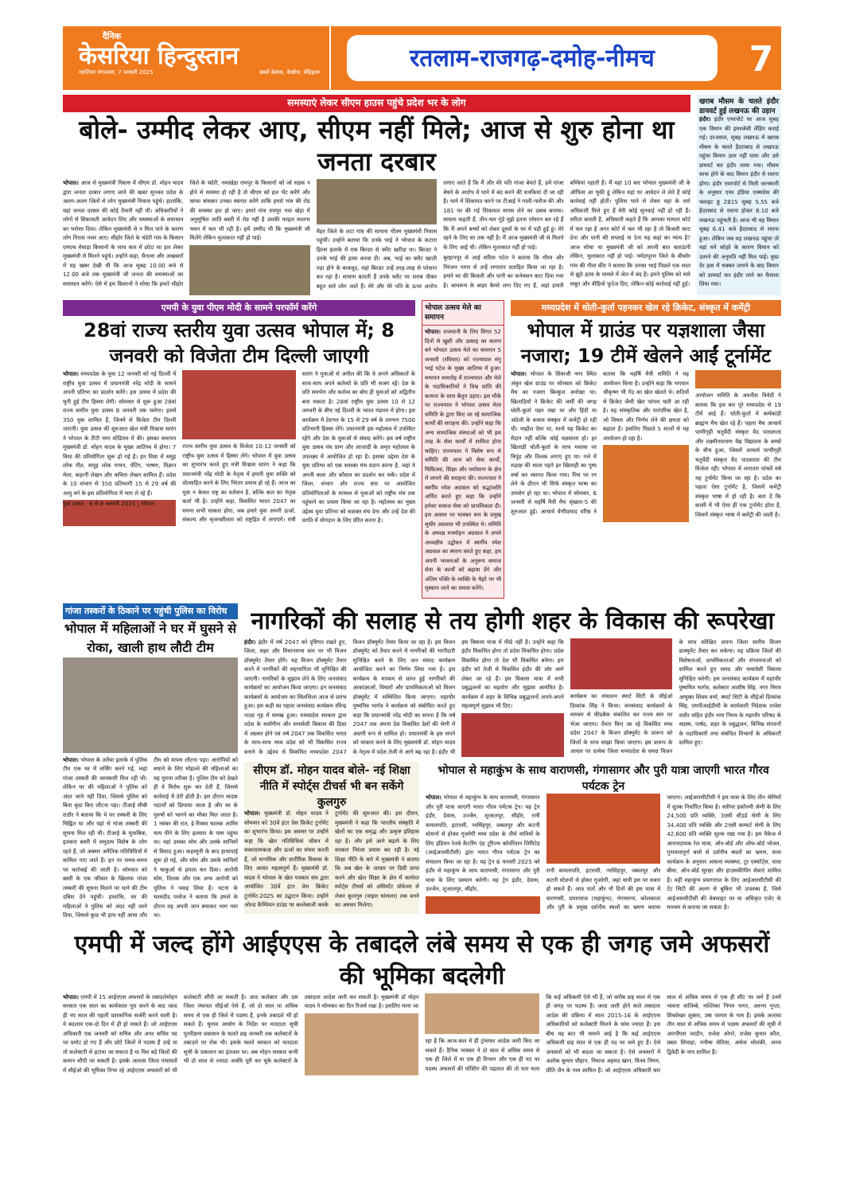दैनिक
केसरिया हिन्दुस्तान
ग्वालियर मंगलवार, 7 जनवरी 2025 खबरें बेबाक, बेखौफ, बेहिझक
रतलाम-राजगढ़-दमोह-नीमच
7
समस्याएं लेकर सीएम हाउस पहुंचे प्रदेश भर के लोग
बोले- उम्मीद लेकर आए, सीएम नहीं मिले; आज से शुरु होना था जनता दरबार
भोपाल। आज से मुख्यमंत्री निवास में सीएम डॉ. मोहन यादव द्वारा जनता दरबार लगाए जाने की खबर सुनकर प्रदेश के अलग-अलग जिलों से लोग मुख्यमंत्री निवास पहुंचे। हालांकि, यहां जनता दरबार की कोई तैयारी नहीं थी। अधिकारियों ने लोगों से शिकायती आवेदन लिए और समस्याओं के समाधान का भरोसा दिया। लेकिन मुख्यमंत्री से न मिल पाने के कारण लोग निराश नजर आए। सीहोर जिले के चंदेरी गांव के किसान एमएस मेवाड़ा किसानों के साथ कार में छोटा सा हल लेकर मुख्यमंत्री से मिलने पहुंचे। उन्होंने कहा, चैनल्स और अखबारों में यह खबर देखी थी कि आज सुबह 10.00 बजे से 12.00 बजे तक मुख्यमंत्री जी जनता की समस्याओं का समाधान करेंगे। ऐसे में हम किसानों ने सोचा कि हमारे सीहोर जिले के चंदेरी, नयाखेड़ा रामपुर के किसानों को जो सड़क न होने से समस्या हो रही है तो सीएम को हल भेंट करेंगे और साफा बांधकर उनका स्वागत करेंगे ताकि हमारे गांव की रोड की समस्या हल हो जाए। हमारे गांव रायपुर नया खेड़ा में अनुसूचित जाति बस्ती में रोड नहीं है उसकी फाइल वल्लभ भवन में चल भी रही है। हमें उम्मीद थी कि मुख्यमंत्री जी मिलेंगे लेकिन मुलाकात नहीं हो पाई।
मैहर जिले के लटा गांव की साधना गौतम मुख्यमंत्री निवास पहुंचीं। उन्होंने बताया कि उनके भाई ने भोपाल के कटारा हिल्स इलाके में एक बिल्डर से फ्लैट खरीदा था। बिल्डर ने उनके भाई की हत्या करवा दी। अब, भाई का फ्लैट खाली पड़ा होने के बावजूद, वहां बिल्डर उन्हें तरह-तरह से परेशान कर रहा है। साधना बताती हैं उनके फ्लैट पर शराब पीकर बहुत सारे लोग आते हैं। मेरे और मेरे पति के ऊपर आरोप लगाए जाते हैं कि मैं और मेरे पति गांजा बेचते हैं, हमें गांजा बेचने के आरोप में थाने में बंद करने की धमकियां दी जा रही है। थाने में शिकायत करने पर टीआई ने गाली-गलौज की और 181 पर की गई शिकायत वापस लेने का दबाव बनाया। साधना कहती हैं, तीन-चार गुंडे मुझे इतना परेशान कर रहे हैं कि मैं अपने बच्चों को लेकर दूसरों के घर में पड़ी हुई हूं। मेरे रहने के लिए घर तक नहीं है। मैं आज मुख्यमंत्री जी से मिलने के लिए आई थी। लेकिन मुलाकात नहीं हो पाई।
बुरहानपुर से आई सरिता पटेल ने बताया कि गौरव और निरंजन नागर से उन्हें लगातार प्रताड़ित किया जा रहा है। हमारे घर की बिजली और पानी का कनेक्शन काट दिया गया है। बाथरूम के बाहर कैमरे लगा दिए गए हैं, जहां हमारी बच्चियां नहाती हैं। मैं यहां 10 बार भोपाल मुख्यमंत्री जी के ऑफिस आ चुकी हूं लेकिन यहां पर आवेदन ले लेते हैं कोई कार्रवाई नहीं होती। पुलिस थाने से लेकर वहां के सारे अधिकारी मिले हुए हैं मेरी कोई सुनवाई नहीं हो रही हैं। सरिता बताती है, अधिकारी कहते हैं कि आपका मामला कोर्ट में चल रहा है अगर कोर्ट में चल भी रहा है तो बिजली काट देना और पानी की सप्लाई ना देना यह कहां का न्याय है? आज सोचा था मुख्यमंत्री जी को अपनी बात बताऊंगी लेकिन, मुलाकात नहीं हो पाई। नर्मदापुरम जिले के बीकोर गांव की गीता कीर ने बताया कि उनका भाई पिछले एक साल से झूठे हत्या के मामले में जेल में बंद है। हमने पुलिस को सारे सबूत और वीडियो फुटेज दिए, लेकिन कोई कार्रवाई नहीं हुई।
खराब मौसम के चलते इंदौर डायवर्ट हुई लखनऊ की उड़ान
इंदौर। इंदौर एयरपोर्ट पर आज सुबह एक विमान की इमरजेंसी लैंडिंग कराई गई। दरअसल, सुबह लखनऊ में खराब मौसम के चलते हैदराबाद से लखनऊ पहुंचा विमान उतर नहीं पाया और उसे डायवर्ट कर इंदौर लाया गया। मौसम साफ होने के बाद विमान इंदौर से रवाना होगा। इंदौर एयरपोर्ट से मिली जानकारी के अनुसार एयर इंडिया एक्सप्रेस की फ्लाइट ढ्ढ 2815 सुबह 5.55 बजे हैदराबाद से रवाना होकर 8.10 बजे लखनऊ पहुंचती है। आज भी यह विमान सुबह 6.41 बजे हैदराबाद से रवाना हुआ। लेकिन जब यह लखनऊ पहुंचा तो वहां घने कोहरे के कारण विमान को उतरने की अनुमति नहीं मिल पाई। कुछ देर हवा में चक्कर लगाने के बाद विमान को डायवर्ट कर इंदौर लाने का फैसला लिया गया।
एमपी के युवा पीएम मोदी के सामने परफॉर्म करेंगे
28वां राज्य स्तरीय युवा उत्सव भोपाल में; 8 जनवरी को विजेता टीम दिल्ली जाएगी
भोपाल। मध्यप्रदेश के युवा 12 जनवरी को नई दिल्ली में राष्ट्रीय युवा उत्सव में प्रधानमंत्री नरेंद्र मोदी के सामने अपनी प्रतिभा का प्रदर्शन करेंगे। इस उत्सव में प्रदेश की चुनी हुई टीम हिस्सा लेगी। सोमवार से शुरू हुआ 28वां राज्य स्तरीय युवा उत्सव 8 जनवरी तक चलेगा। इसमें 350 युवा शामिल हैं, जिनमें से विजेता टीम दिल्ली जाएगी। युवा उत्सव की शुरुआत खेल मंत्री विश्वास सारंग ने भोपाल के टीटी नगर स्टेडियम में की। इसका समापन मुख्यमंत्री डॉ. मोहन यादव के मुख्य आतिथ्य में होगा। 7 विधा की प्रतियोगिता शुरू हो गई है। इन विधा में समूह लोक गीत, समूह लोक गायन, पेंटिंग, भाषण, विज्ञान मेला, कहानी लेखन और कविता लेखन शामिल हैं। प्रदेश के 10 संभाग से 350 प्रतिभागी 15 से 29 वर्ष की आयु वर्ग के इस प्रतियोगिता में भाग ले रहे हैं।
युवा उत्सव · 6 से 8 जनवरी 2025 | भोपाल
राज्य स्तरीय युवा उत्सव के विजेता 10-12 जनवरी को राष्ट्रीय युवा उत्सव में हिस्सा लेंगे। भोपाल में युवा उत्सव का शुभारंभ करते हुए मंत्री विश्वास सारंग ने कहा कि प्रधानमंत्री नरेंद्र मोदी के नेतृत्व में हमारी युवा शक्ति को प्रोत्साहित करने के लिए निरंतर प्रयास हो रहे हैं। आज का युवा न केवल राष्ट्र का वर्तमान है, बल्कि कल का नेतृत्व कर्ता भी है। उन्होंने कहा, विकसित भारत 2047 का सपना सभी साकार होगा, जब हमारे युवा अपनी ऊर्जा, संकल्प और सृजनशीलता को राष्ट्रहित में लगाएंगे। मंत्री सारंग ने युवाओं से अपील की कि वे अपने अधिकारों के साथ-साथ अपने कर्तव्यों के प्रति भी सजग रहें। देश के प्रति समर्पण और कर्तव्य का बोध ही युवाओं को अद्वितीय बना सकता है। 28वां राष्ट्रीय युवा उत्सव 10 से 12 जनवरी के बीच नई दिल्ली के भारत मंडपम में होगा। इस कार्यक्रम में देशभर के 15 से 29 वर्ष के लगभग 7500 प्रतिभागी हिस्सा लेंगे। प्रधानमंत्री इस महोत्सव में उपस्थित रहेंगे और देश के युवाओं से संवाद करेंगे। इस वर्ष राष्ट्रीय युवा उत्सव पंच प्राण और आजादी के अमृत महोत्सव के उपलक्ष्य में आयोजित हो रहा है। इसका उद्देश्य देश के युवा प्रतिभा को एक सशक्त मंच प्रदान करना है, जहां वे अपनी कला और कौशल का प्रदर्शन कर सकें। प्रदेश में जिला, संभाग और राज्य स्तर पर आयोजित प्रतियोगिताओं के माध्यम से युवाओं को राष्ट्रीय मंच तक पहुंचाने का प्रयास किया जा रहा है। महोत्सव का मुख्य उद्देश्य युवा प्रतिभा को सशक्त मंच देना और उन्हें देश की प्रगति में योगदान के लिए प्रेरित करना है।
भोपाल उत्सव मेले का समापन
भोपाल। राजधानी के लिए विगत 52 दिनों से खुशी और उत्साह का कारण बने भोपाल उत्सव मेले का समापन 5 जनवरी (रविवार) को राज्यपाल मंगु भाई पटेल के मुख्य आतिथ्य में हुआ। समापन समारोह में राज्यपाल और मेले के पदाधिकारियों ने विश्व शांति की कामना के साथ बैलून उड़ाए। इस मौके पर राज्यपाल ने भोपाल उत्सव मेला समिति के द्वारा किए जा रहे सामाजिक कार्यों की सराहना की। उन्होंने कहा कि अन्य सामाजिक संस्थाओं को भी इस तरह के सेवा कार्यों में शामिल होना चाहिए। राज्यपाल ने विशेष रूप से समिति की आय को सेवा कार्यों, चिकित्सा, शिक्षा और पर्यावरण के क्षेत्र में लगाने की सराहना की। राज्यपाल ने स्वर्गीय रमेश अग्रवाल को श्रद्धांजलि अर्पित करते हुए कहा कि उन्होंने हमेशा समाज सेवा को प्राथमिकता दी। इस अवसर पर भास्कर रूप के प्रमुख सुधीर अग्रवाल भी उपस्थित थे। समिति के अध्यक्ष मनमोहन अग्रवाल ने अपने अध्यक्षीय उद्बोधन में स्वर्गीय रमेश अग्रवाल का स्मरण करते हुए कहा, हम अपनी भावनाओं के अनुरूप समाज सेवा के कार्यों को बढ़ावा देंगे और अंतिम पंक्ति के व्यक्ति के चेहरे पर भी मुस्कान लाने का प्रयास करेंगे।
मध्यप्रदेश में धोती-कुर्ता पहनकर खेल रहे क्रिकेट, संस्कृत में कमेंट्री
भोपाल में ग्राउंड पर यज्ञशाला जैसा नजारा; 19 टीमें खेलने आईं टूर्नामेंट
भोपाल। भोपाल के शिवाजी नगर स्थित अंकुर खेल ग्राउंड पर सोमवार को क्रिकेट मैच का नजारा बिल्कुल अनोखा था। खिलाड़ियों ने क्रिकेट की जर्सी की जगह धोती-कुर्ता पहन रखा था और हिंदी या अंग्रेजी के बजाय संस्कृत में कमेंट्री हो रही थी। माहौल ऐसा था, मानो यह क्रिकेट का मैदान नहीं बल्कि कोई यज्ञशाला हो। हर खिलाड़ी धोती-कुर्ता के साथ मस्तक पर त्रिपुंड और तिलक लगाए हुए था। गले में रुद्राक्ष की माला पहने हर खिलाड़ी का पुष्प वर्षा कर स्वागत किया गया। पिच पर रन लेने के दौरान भी सिर्फ संस्कृत भाषा का उपयोग हो रहा था। भोपाल में सोमवार, 6 जनवरी से महर्षि मैत्री मैच श्रृंखला-5 की शुरुआत हुई। आचार्य वेणीप्रसाद वरिष्ठ ने बताया कि महर्षि मैत्री समिति ने यह आयोजन किया है। उन्होंने कहा कि भगवान श्रीकृष्ण भी गेंद का खेल खेलते थे। सदियों से क्रिकेट जैसी खेल परंपरा चली आ रही है। यह सांस्कृतिक और पारंपरिक खेल है, जो विचार और निर्णय लेने की क्षमता को बढ़ाता है। इसलिए पिछले 5 सालों से यह आयोजन हो रहा है।
आयोजन समिति के अवनीश त्रिवेदी ने बताया कि इस बार पूरे मध्यप्रदेश से 19 टीमें आई हैं। धोती-कुर्ता में कर्मकांडी ब्राह्मण मैच खेल रहे हैं। पहला मैच आचार्य पाणीगृही चतुर्वेदी संस्कृत वैद पाठशाला और लक्ष्मीनारायण वैद्य विद्यालय के बच्चों के बीच हुआ, जिसमें आचार्य पाणीगृही चतुर्वेदी संस्कृत वैद पाठशाला की टीम विजेता रही। भोपाल में लगातार पांचवें वर्ष यह टूर्नामेंट किया जा रहा है। प्रदेश का पहला ऐसा टूर्नामेंट है, जिसमें कमेंट्री संस्कृत भाषा में हो रही है। बता दें कि काशी में भी ऐसा ही एक टूर्नामेंट होता है, जिसमें संस्कृत भाषा में कमेंट्री की जाती है।
गांजा तस्करों के ठिकाने पर पहुंची पुलिस का विरोध
भोपाल में महिलाओं ने घर में घुसने से रोका, खाली हाथ लौटी टीम
भोपाल। भोपाल के तलैया इलाके में पुलिस टीम एक घर में सर्चिंग करने गई, जहां गांजा तस्करी की जानकारी मिल रही थी। लेकिन घर की महिलाओं ने पुलिस को अंदर जाने नहीं दिया, जिससे पुलिस को बिना कुछ किए लौटना पड़ा। टीआई सीबी राठौर ने बताया कि ये घर तस्करी के लिए चिह्नित था और यहां से गांजा तस्करी की सूचना मिल रही थी। टीआई के मुताबिक, इतवारा बस्ती में समुदाय विशेष के लोग रहते हैं, जो अक्सर अनैतिक गतिविधियों में शामिल पाए जाते हैं। इन पर समय-समय पर कार्रवाई की जाती है। सोमवार को बस्ती के एक परिवार के खिलाफ गांजा तस्करी की सूचना मिलने पर थाने की टीम दबिश देने पहुंची। हालांकि, घर की महिलाओं ने पुलिस को अंदर नहीं जाने दिया, जिससे कुछ भी हाथ नहीं आया और टीम को वापस लौटना पड़ा। आरोपियों को बचाने के लिए मोहल्ले की महिलाओं का यह पुराना तरीका है। पुलिस टीम को देखते ही वे विरोध शुरू कर देती हैं, जिससे कार्रवाई में देरी होती है। इस दौरान मादक पदार्थों को छिपाया जाता है और घर के पुरुषों को भागने का मौका मिल जाता है। 1 नवंबर की रात, ई-रिक्शा चालक आमिर चाय पीने के लिए इतवारा के पास पहुंचा था। यहां उसका सोम और उसके साथियों से विवाद हुआ। कहासुनी के बाद हाथापाई शुरू हो गई, और सोम और उसके साथियों ने चाकुओं से हमला कर दिया। आरोपी सोम, तिलक और एक अन्य आरोपी को पुलिस ने पकड़ लिया है। घटना के चश्मदीद परवेज ने बताया कि हमले के दौरान वह अपनी जान बचाकर भाग गया था।
नागरिकों की सलाह से तय होगी शहर के विकास की रूपरेखा
इंदौर। इंदौर में वर्ष 2047 को दृष्टिगत रखते हुए, जिला, शहर और विधानसभा स्तर पर भी विजन डॉक्यूमेंट तैयार होंगे। यह विजन डॉक्यूमेंट तैयार करने में नागरिकों की सहभागिता भी सुनिश्चित की जाएगी। नागरिकों के सुझाव लेने के लिए जनसंवाद कार्यक्रमों का आयोजन किया जाएगा। इन जनसंवाद कार्यक्रमों के आयोजन का सिलसिला आज से प्रारंभ हुआ। इस कड़ी का पहला जनसंवाद कार्यक्रम रविन्द्र नाट्य गृह में सम्पन्न हुआ। मध्यप्रदेश सरकार द्वारा प्रदेश के सर्वांगीण और समावेशी विकास की दिशा में अग्रसर होने एवं वर्ष 2047 तक विकसित भारत के साथ-साथ मध्य प्रदेश को भी विकसित राज्य बनाने के उद्देश्य से विकसित मध्यप्रदेश 2047 विजन डॉक्यूमेंट तैयार किया जा रहा है। इस विजन डॉक्यूमेंट को तैयार करने में नागरिकों की भागीदारी सुनिश्चित करने के लिए जन संवाद कार्यक्रम आयोजित करने का निर्णय लिया गया है। इस कार्यक्रम के माध्यम से प्राप्त हुई नागरिकों की आकांक्षाओं, विचारों और प्राथमिकताओं को विजन डॉक्यूमेंट में सम्मिलित किया जाएगा। महापौर पुष्यमित्र भार्गव ने कार्यक्रम को संबोधित करते हुए कहा कि प्रधानमंत्री नरेंद्र मोदी का सपना है कि वर्ष 2047 तक अपना देश विकसित देशों की श्रेणी में अग्रणी रूप से शामिल हो। प्रधानमंत्री के इस सपने को साकार करने के लिए मुख्यमंत्री डॉ. मोहन यादव के नेतृत्व में प्रदेश तेजी से आगे बढ़ रहा है। इंदौर भी इस विकास यात्रा में पीछे नहीं है। उन्होंने कहा कि इंदौर विकसित होगा तो प्रदेश विकसित होगा। प्रदेश विकसित होगा तो देश भी विकसित बनेगा। हम इंदौर को तेजी से विकसित इंदौर की ओर आगे लेकर जा रहे हैं। इस विकास यात्रा में सभी प्रबुद्धजनों का सहयोग और सुझाव आमंत्रित है। कार्यक्रम में शहर के विभिन्न प्रबुद्धजनों अपने-अपने महत्वपूर्ण सुझाव भी दिए।
कार्यक्रम का संचालन स्मार्ट सिटी के सीईओ दिव्यांक सिंह ने किया। जनसंवाद कार्यक्रमों के माध्यम से फीडबैक संकलित कर राज्य स्तर पर भेजा जाएगा। तैयार किए जा रहे विकसित मध्य प्रदेश 2047 के विजन डॉक्यूमेंट के प्रारूप को जिलों के साथ साझा किया जाएगा। इस प्रारूप के आधार पर प्रत्येक जिला मध्यप्रदेश के समग्र विजन के साथ संरेखित अपना जिला स्तरीय विजन डाक्यूमेंट तैयार कर सकेगा। यह प्रक्रिया जिलों की विशेषताओं, प्राथमिकताओं और संभावनाओं को शामिल करते हुए समग्र और समावेशी विकास सुनिश्चित करेगी। इस जनसंवाद कार्यक्रम में महापौर पुष्यमित्र भार्गव, कलेक्टर आशीष सिंह, नगर निगम आयुक्त शिवम वर्मा, स्मार्ट सिटी के सीईओ दिव्यांक सिंह, एमपीआईडीसी के कार्यकारी निदेशक राजेश राठौर सहित इंदौर नगर निगम के महापौर परिषद के सदस्य, पार्षद, शहर के प्रबुद्धजन, विभिन्न संगठनों के पदाधिकारी तथा संबंधित विभागों के अधिकारी शामिल हुए।
सीएम डॉ. मोहन यादव बोले- नई शिक्षा नीति में स्पोर्ट्स टीचर्स भी बन सकेंगे कुलगुरु
भोपाल। मुख्यमंत्री डॉ. मोहन यादव ने सोमवार को 30वें इंटर प्रेस क्रिकेट टूर्नामेंट का शुभारंभ किया। इस अवसर पर उन्होंने कहा कि खेल गतिविधियां जीवन में सकारात्मकता और ऊर्जा का संचार करती हैं, जो मानसिक और शारीरिक विकास के लिए अत्यंत महत्वपूर्ण हैं। मुख्यमंत्री डॉ. यादव ने भोपाल के खेल पत्रकार संघ द्वारा आयोजित 30वें इंटर प्रेस क्रिकेट टूर्नामेंट-2025 का उद्घाटन किया। उन्होंने ओल्ड कैम्पियन ग्राउंड पर बल्लेबाजी करके टूर्नामेंट की शुरुआत की। इस दौरान, मुख्यमंत्री ने कहा कि भारतीय संस्कृति में खेलों का एक समृद्ध और उत्कृष्ट इतिहास रहा है। और इसे आगे बढ़ाने के लिए सरकार निरंतर प्रयास कर रही है। नई शिक्षा नीति के बारे में मुख्यमंत्री ने बताया कि अब खेल के आधार पर डिग्री प्राप्त करने और खेल शिक्षा के क्षेत्र में कार्यरत स्पोर्ट्स टीचर्स को असिस्टेंट प्रोफेसर से लेकर कुलगुरु (वाइस चांसलर) तक बनने का अवसर मिलेगा।
भोपाल से महाकुंभ के साथ वाराणसी, गंगासागर और पुरी यात्रा जाएगी भारत गौरव पर्यटक ट्रेन
भोपाल। भोपाल से महाकुंभ के साथ वाराणसी, गंगासागर और पुरी यात्रा जाएगी भारत गौरव पर्यटक ट्रेन। यह ट्रेन इंदौर, देवास, उज्जैन, शुजालपुर, सीहोर, रानी कमलापति, इटारसी, नरसिंहपुर, जबलपुर और कटनी स्टेशनों से होकर गुजरेगी मध्य प्रदेश के तीर्थ यात्रियों के लिए इंडियन रेलवे कैटरिंग एंड टूरिज्म कॉर्पोरेशन लिमिटेड (आईआरसीटीसी) द्वारा भारत गौरव पर्यटक ट्रेन का संचालन किया जा रहा है। यह ट्रेन 6 फरवरी 2025 को इंदौर से महाकुंभ के साथ वाराणसी, गंगासागर और पुरी यात्रा के लिए प्रस्थान करेगी। यह ट्रेन इंदौर, देवास, उज्जैन, शुजालपुर, सीहोर,
रानी कमलापति, इटारसी, नरसिंहपुर, जबलपुर और कटनी स्टेशनों से होकर गुजरेगी, जहां यात्री इस पर सवार हो सकते हैं। आठ रातों और नौ दिनों की इस यात्रा में वाराणसी, प्रयागराज (महाकुंभ), गंगासागर, कोलकाता और पुरी के प्रमुख दर्शनीय स्थलों का भ्रमण कराया जाएगा। आईआरसीटीसी ने इस यात्रा के लिए तीन श्रेणियों में शुल्क निर्धारित किया है। स्लीपर इकॉनमी श्रेणी के लिए 24,500 प्रति व्यक्ति, 3एसी स्टैंडर्ड श्रेणी के लिए 34,400 प्रति व्यक्ति और 2एसी कम्फर्ट श्रेणी के लिए 42,600 प्रति व्यक्ति शुल्क रखा गया है। इस पैकेज में आरामदायक रेल यात्रा, ऑन-बोर्ड और ऑफ-बोर्ड भोजन, गुणवत्तापूर्ण बसों से दर्शनीय स्थलों का भ्रमण, यात्रा कार्यक्रम के अनुसार आवास व्यवस्था, टूर एस्कॉर्ट्स, यात्रा बीमा, ऑन-बोर्ड सुरक्षा और हाउसकीपिंग सेवाएं शामिल हैं। वहीं महाकुंभ प्रयागराज के लिए आईआरसीटीसी की टेंट सिटी की अलग से बुकिंग भी उपलब्ध है, जिसे आईआरसीटीसी की वेबसाइट पर या अधिकृत एजेंट के माध्यम से कराया जा सकता है।
एमपी में जल्द होंगे आईएएस के तबादले लंबे समय से एक ही जगह जमे अफसरों की भूमिका बदलेगी
भोपाल। एमपी में 15 आईएएस अफसरों के तबादलेमोहन सरकार एक साल का कार्यकाल पूरा करने के बाद जल्द ही नए साल की पहली प्रशासनिक सर्जरी करने वाली है। ये बदलाव एक-दो दिन में ही हो सकते हैं। जो आईएएस अधिकारी एक जनवरी को सचिव और अपर सचिव पद पर प्रमोट हो गए हैं और छोटे जिलों में पदस्थ हैं उन्हें या तो कलेक्टरी से हटाया जा सकता है या फिर बड़े जिलों की कमान सौंपी जा सकती है। इसके अलावा जिला पंचायतों में सीईओ की भूमिका निभा रहे आईएएस अफसरों को भी कलेक्टरी सौंपी जा सकती है। आठ कलेक्टर और दस जिला पंचायत सीईओ ऐसे हैं, जो दो साल या अधिक समय से एक ही जिले में पदस्थ हैं, इनके तबादले भी हो सकते हैं। चुनाव आयोग के निर्देश पर मतदाता सूची पुनरीक्षण प्रकाशन के चलते छह जनवरी तक कलेक्टरों के तबादले पर रोक थी। इसके चलते सरकार को मतदाता सूची के प्रकाशन का इंतजार था। अब मोहन सरकार कभी भी दो साल से ज्यादा अवधि पूरी कर चुके कलेक्टरों के तबादला आदेश जारी कर सकती है। मुख्यमंत्री डॉ मोहन यादव ने सोमवार का दिन रिजर्व रखा है। इसलिए माना जा
रहा है कि आज-कल में ही ट्रांसफर आदेश जारी किए जा सकते हैं। दैनिक भास्कर ने दो साल से अधिक समय से एक ही जिले में या एक ही विभाग और एक ही पद पर पदस्थ अफसरों की पोस्टिंग की पड़ताल की तो पता चला कि कई अधिकारी ऐसे भी हैं, जो करीब छह साल से एक ही जगह पर पदस्थ हैं। जल्द जारी होने वाले तबादला आदेश की प्रक्रिया में साल 2015-16 के आईएएस अधिकारियों को कलेक्टरी मिलने के चांस ज्यादा हैं। इस बीच यह बात भी सामने आई है कि कई आईएएस अधिकारी छह साल से एक ही पद पर जमे हुए हैं। ऐसे अफसरों को भी बदला जा सकता है। ऐसे अफसरों में अशोक कुमार चौहान, नियाज अहमद खान, विनय निगम, प्रीति जैन के नाम शामिल हैं। जो आईएएस अधिकारी चार साल से अधिक समय से एक ही सीट पर जमे हैं उनमें भावना वालिम्बे, मल्लिका निगम नागर, अरुणा गुप्ता, शिवशेखर शुक्ला, उषा परमार के नाम हैं। इसके अलावा तीन साल से अधिक समय से पदस्थ अफसरों की सूची में आरपीएस जादौन, राजेश ओगरे, राजेश कुमार कौल, प्रबल सिपाहा, मनीषा सेतिया, अर्चना सोलंकी, अनय द्विवेदी के नाम शामिल हैं।